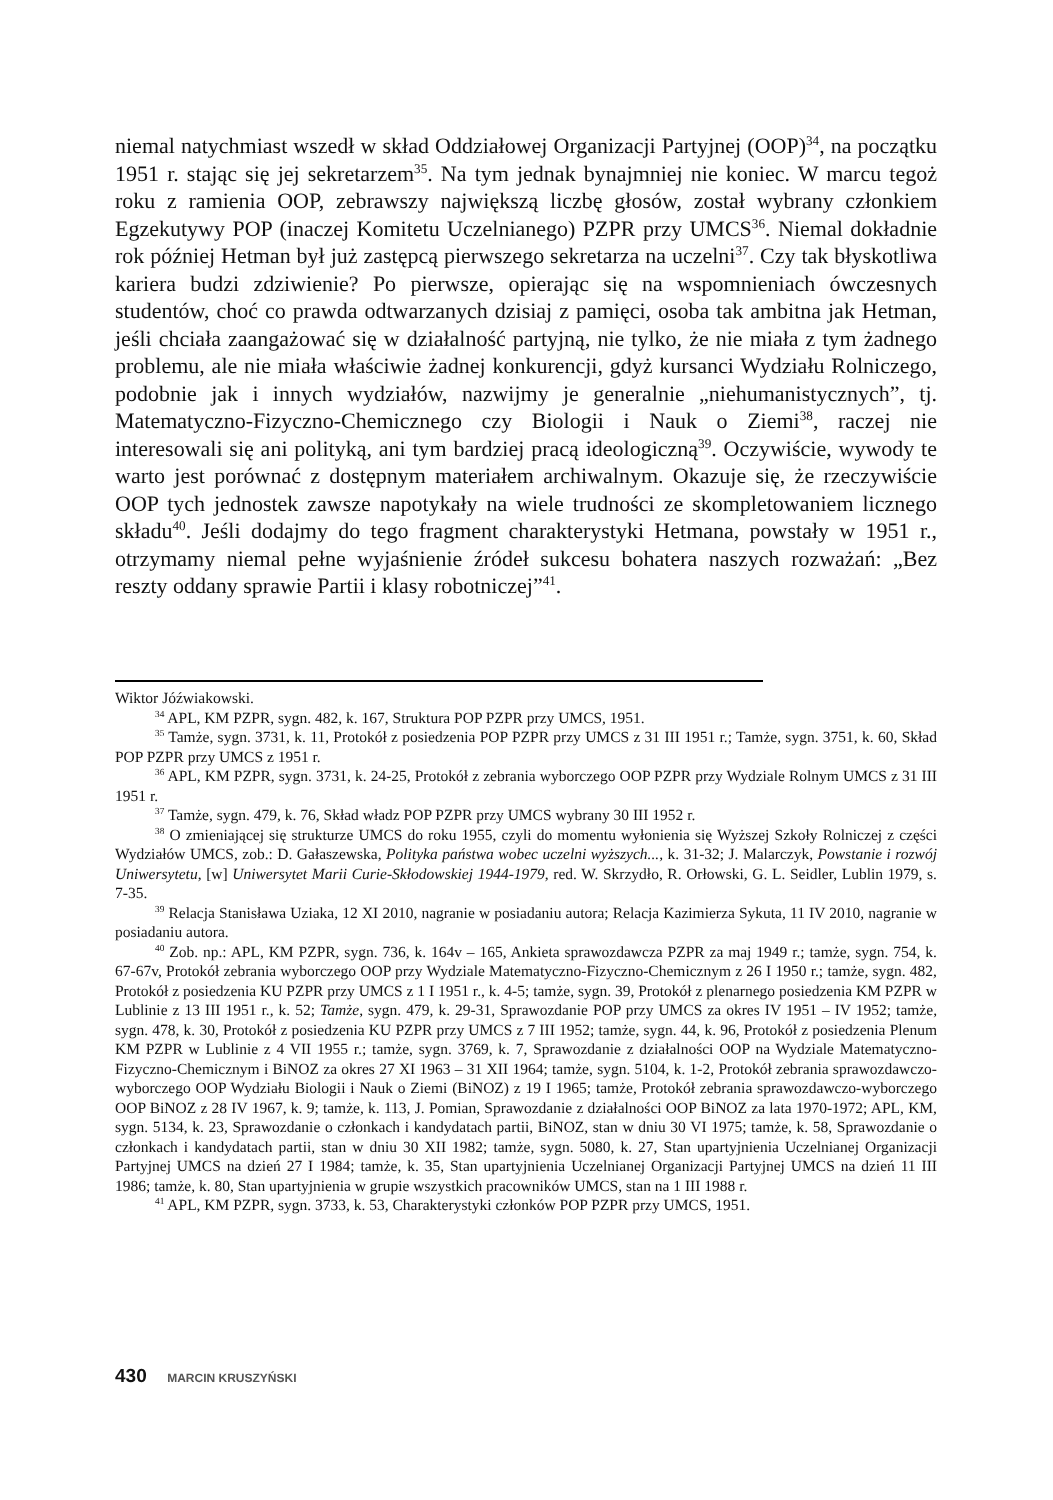niemal natychmiast wszedł w skład Oddziałowej Organizacji Partyjnej (OOP)<sup>34</sup>, na początku 1951 r. stając się jej sekretarzem<sup>35</sup>. Na tym jednak bynajmniej nie koniec. W marcu tegoż roku z ramienia OOP, zebrawszy największą liczbę głosów, został wybrany członkiem Egzekutywy POP (inaczej Komitetu Uczelnianego) PZPR przy UMCS<sup>36</sup>. Niemal dokładnie rok później Hetman był już zastępcą pierwszego sekretarza na uczelni<sup>37</sup>. Czy tak błyskotliwa kariera budzi zdziwienie? Po pierwsze, opierając się na wspomnieniach ówczesnych studentów, choć co prawda odtwarzanych dzisiaj z pamięci, osoba tak ambitna jak Hetman, jeśli chciała zaangażować się w działalność partyjną, nie tylko, że nie miała z tym żadnego problemu, ale nie miała właściwie żadnej konkurencji, gdyż kursanci Wydziału Rolniczego, podobnie jak i innych wydziałów, nazwijmy je generalnie „niehumanistycznych”, tj. Matematyczno-Fizyczno-Chemicznego czy Biologii i Nauk o Ziemi<sup>38</sup>, raczej nie interesowali się ani polityką, ani tym bardziej pracą ideologiczną<sup>39</sup>. Oczywiście, wywody te warto jest porównać z dostępnym materiałem archiwalnym. Okazuje się, że rzeczywiście OOP tych jednostek zawsze napotykały na wiele trudności ze skompletowaniem licznego składu<sup>40</sup>. Jeśli dodajmy do tego fragment charakterystyki Hetmana, powstały w 1951 r., otrzymamy niemal pełne wyjaśnienie źródeł sukcesu bohatera naszych rozważań: „Bez reszty oddany sprawie Partii i klasy robotniczej”<sup>41</sup>.
Wiktor Jóźwiakowski.
<sup>34</sup> APL, KM PZPR, sygn. 482, k. 167, Struktura POP PZPR przy UMCS, 1951.
<sup>35</sup> Tamże, sygn. 3731, k. 11, Protokół z posiedzenia POP PZPR przy UMCS z 31 III 1951 r.; Tamże, sygn. 3751, k. 60, Skład POP PZPR przy UMCS z 1951 r.
<sup>36</sup> APL, KM PZPR, sygn. 3731, k. 24-25, Protokół z zebrania wyborczego OOP PZPR przy Wydziale Rolnym UMCS z 31 III 1951 r.
<sup>37</sup> Tamże, sygn. 479, k. 76, Skład władz POP PZPR przy UMCS wybrany 30 III 1952 r.
<sup>38</sup> O zmieniającej się strukturze UMCS do roku 1955, czyli do momentu wyłonienia się Wyższej Szkoły Rolniczej z części Wydziałów UMCS, zob.: D. Gałaszewska, Polityka państwa wobec uczelni wyższych..., k. 31-32; J. Malarczyk, Powstanie i rozwój Uniwersytetu, [w] Uniwersytet Marii Curie-Skłodowskiej 1944-1979, red. W. Skrzydło, R. Orłowski, G. L. Seidler, Lublin 1979, s. 7-35.
<sup>39</sup> Relacja Stanisława Uziaka, 12 XI 2010, nagranie w posiadaniu autora; Relacja Kazimierza Sykuta, 11 IV 2010, nagranie w posiadaniu autora.
<sup>40</sup> Zob. np.: APL, KM PZPR, sygn. 736, k. 164v – 165, Ankieta sprawozdawcza PZPR za maj 1949 r.; tamże, sygn. 754, k. 67-67v, Protokół zebrania wyborczego OOP przy Wydziale Matematyczno-Fizyczno-Chemicznym z 26 I 1950 r.; tamże, sygn. 482, Protokół z posiedzenia KU PZPR przy UMCS z 1 I 1951 r., k. 4-5; tamże, sygn. 39, Protokół z plenarnego posiedzenia KM PZPR w Lublinie z 13 III 1951 r., k. 52; Tamże, sygn. 479, k. 29-31, Sprawozdanie POP przy UMCS za okres IV 1951 – IV 1952; tamże, sygn. 478, k. 30, Protokół z posiedzenia KU PZPR przy UMCS z 7 III 1952; tamże, sygn. 44, k. 96, Protokół z posiedzenia Plenum KM PZPR w Lublinie z 4 VII 1955 r.; tamże, sygn. 3769, k. 7, Sprawozdanie z działalności OOP na Wydziale Matematyczno-Fizyczno-Chemicznym i BiNOZ za okres 27 XI 1963 – 31 XII 1964; tamże, sygn. 5104, k. 1-2, Protokół zebrania sprawozdawczo-wyborczego OOP Wydziału Biologii i Nauk o Ziemi (BiNOZ) z 19 I 1965; tamże, Protokół zebrania sprawozdawczo-wyborczego OOP BiNOZ z 28 IV 1967, k. 9; tamże, k. 113, J. Pomian, Sprawozdanie z działalności OOP BiNOZ za lata 1970-1972; APL, KM, sygn. 5134, k. 23, Sprawozdanie o członkach i kandydatach partii, BiNOZ, stan w dniu 30 VI 1975; tamże, k. 58, Sprawozdanie o członkach i kandydatach partii, stan w dniu 30 XII 1982; tamże, sygn. 5080, k. 27, Stan upartyjnienia Uczelnianej Organizacji Partyjnej UMCS na dzień 27 I 1984; tamże, k. 35, Stan upartyjnienia Uczelnianej Organizacji Partyjnej UMCS na dzień 11 III 1986; tamże, k. 80, Stan upartyjnienia w grupie wszystkich pracowników UMCS, stan na 1 III 1988 r.
<sup>41</sup> APL, KM PZPR, sygn. 3733, k. 53, Charakterystyki członków POP PZPR przy UMCS, 1951.
430 MARCIN KRUSZYŃSKI